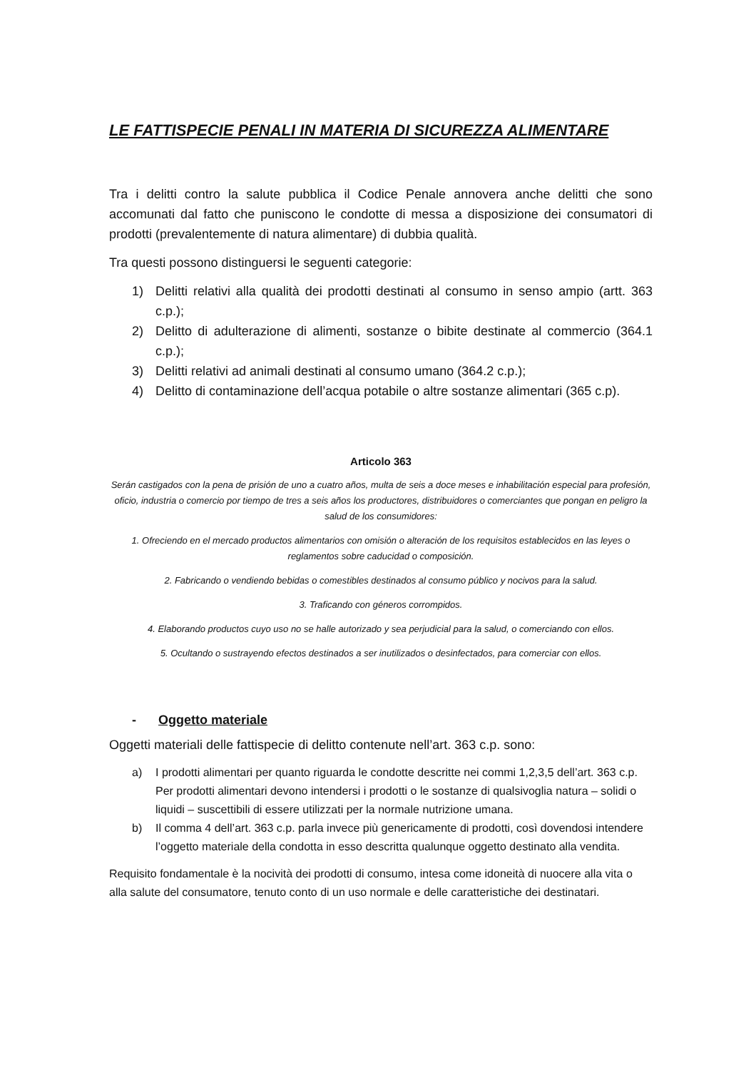LE FATTISPECIE PENALI IN MATERIA DI SICUREZZA ALIMENTARE
Tra i delitti contro la salute pubblica il Codice Penale annovera anche delitti che sono accomunati dal fatto che puniscono le condotte di messa a disposizione dei consumatori di prodotti (prevalentemente di natura alimentare) di dubbia qualità.
Tra questi possono distinguersi le seguenti categorie:
1) Delitti relativi alla qualità dei prodotti destinati al consumo in senso ampio (artt. 363 c.p.);
2) Delitto di adulterazione di alimenti, sostanze o bibite destinate al commercio (364.1 c.p.);
3) Delitti relativi ad animali destinati al consumo umano (364.2 c.p.);
4) Delitto di contaminazione dell’acqua potabile o altre sostanze alimentari (365 c.p).
Articolo 363
Serán castigados con la pena de prisión de uno a cuatro años, multa de seis a doce meses e inhabilitación especial para profesión, oficio, industria o comercio por tiempo de tres a seis años los productores, distribuidores o comerciantes que pongan en peligro la salud de los consumidores:
1. Ofreciendo en el mercado productos alimentarios con omisión o alteración de los requisitos establecidos en las leyes o reglamentos sobre caducidad o composición.
2. Fabricando o vendiendo bebidas o comestibles destinados al consumo público y nocivos para la salud.
3. Traficando con géneros corrompidos.
4. Elaborando productos cuyo uso no se halle autorizado y sea perjudicial para la salud, o comerciando con ellos.
5. Ocultando o sustrayendo efectos destinados a ser inutilizados o desinfectados, para comerciar con ellos.
- Oggetto materiale
Oggetti materiali delle fattispecie di delitto contenute nell’art. 363 c.p. sono:
a) I prodotti alimentari per quanto riguarda le condotte descritte nei commi 1,2,3,5 dell’art. 363 c.p. Per prodotti alimentari devono intendersi i prodotti o le sostanze di qualsivoglia natura – solidi o liquidi – suscettibili di essere utilizzati per la normale nutrizione umana.
b) Il comma 4 dell’art. 363 c.p. parla invece più genericamente di prodotti, così dovendosi intendere l’oggetto materiale della condotta in esso descritta qualunque oggetto destinato alla vendita.
Requisito fondamentale è la nocività dei prodotti di consumo, intesa come idoneità di nuocere alla vita o alla salute del consumatore, tenuto conto di un uso normale e delle caratteristiche dei destinatari.